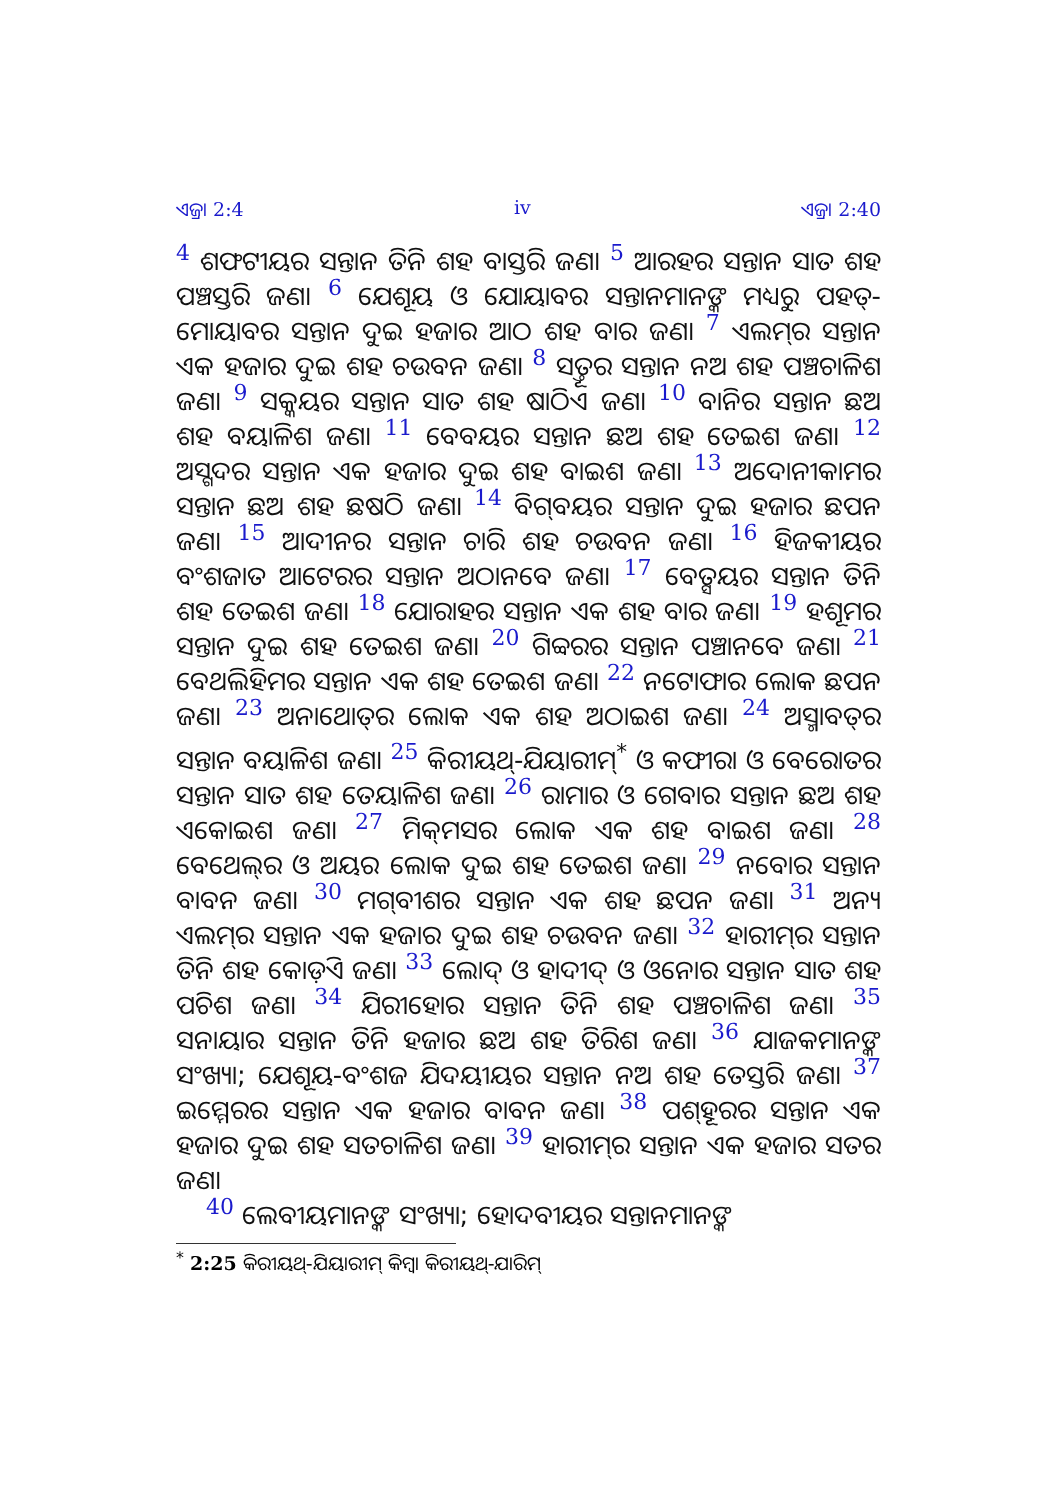ଏଜ୍ରା 2:4 iv ଏଜ୍ରା 2:40
4 ଶଫଟୀୟର ସନ୍ତାନ ତିନି ଶହ ବାସ୍ତରି ଜଣ। 5 ଆରହର ସନ୍ତାନ ସାତ ଶହ ପଞ୍ଚସ୍ତରି ଜଣ। 6 ଯେଶୂୟ ଓ ଯୋୟାବର ସନ୍ତାନମାନଙ୍କ ମଧ୍ୟରୁ ପହତ୍-ମୋୟାବର ସନ୍ତାନ ଦୁଇ ହଜାର ଆଠ ଶହ ବାର ଜଣ। 7 ଏଲମ୍‍ର ସନ୍ତାନ ଏକ ହଜାର ଦୁଇ ଶହ ଚଉବନ ଜଣ। 8 ସତ୍ତୂର ସନ୍ତାନ ନଅ ଶହ ପଞ୍ଚଚାଳିଶ ଜଣ। 9 ସକ୍କୟର ସନ୍ତାନ ସାତ ଶହ ଷାଠିଏ ଜଣ। 10 ବାନିର ସନ୍ତାନ ଛଅ ଶହ ବୟାଳିଶ ଜଣ। 11 ବେବୟର ସନ୍ତାନ ଛଅ ଶହ ତେଇଶ ଜଣ। 12 ଅସ୍ଗଦର ସନ୍ତାନ ଏକ ହଜାର ଦୁଇ ଶହ ବାଇଶ ଜଣ। 13 ଅଦୋନୀକାମର ସନ୍ତାନ ଛଅ ଶହ ଛଷଠି ଜଣ। 14 ବିଗ୍‍ବୟର ସନ୍ତାନ ଦୁଇ ହଜାର ଛପନ ଜଣ। 15 ଆଦୀନର ସନ୍ତାନ ଚାରି ଶହ ଚଉବନ ଜଣ। 16 ହିଜକୀୟର ବଂଶଜାତ ଆଟେରର ସନ୍ତାନ ଅଠାନବେ ଜଣ। 17 ବେତ୍ସୟର ସନ୍ତାନ ତିନି ଶହ ତେଇଶ ଜଣ। 18 ଯୋରାହର ସନ୍ତାନ ଏକ ଶହ ବାର ଜଣ। 19 ହଶୂମର ସନ୍ତାନ ଦୁଇ ଶହ ତେଇଶ ଜଣ। 20 ଗିବ୍ବରର ସନ୍ତାନ ପଞ୍ଚାନବେ ଜଣ। 21 ବେଥଲିହିମର ସନ୍ତାନ ଏକ ଶହ ତେଇଶ ଜଣ। 22 ନଟୋଫାର ଲୋକ ଛପନ ଜଣ। 23 ଅନାଥୋତ୍‍ର ଲୋକ ଏକ ଶହ ଅଠାଇଶ ଜଣ। 24 ଅସ୍ମାବତ୍‍ର ସନ୍ତାନ ବୟାଳିଶ ଜଣ। 25 କିରୀୟଥ୍-ଯିୟାରୀମ୍<sup>*</sup> ଓ କଫୀରା ଓ ବେରୋତର ସନ୍ତାନ ସାତ ଶହ ତେୟାଳିଶ ଜଣ। 26 ରାମାର ଓ ଗେବାର ସନ୍ତାନ ଛଅ ଶହ ଏକୋଇଶ ଜଣ। 27 ମିକ୍‍ମସର ଲୋକ ଏକ ଶହ ବାଇଶ ଜଣ। 28 ବେଥେଲ୍‍ର ଓ ଅୟର ଲୋକ ଦୁଇ ଶହ ତେଇଶ ଜଣ। 29 ନବୋର ସନ୍ତାନ ବାବନ ଜଣ। 30 ମଗ୍‍ବୀଶର ସନ୍ତାନ ଏକ ଶହ ଛପନ ଜଣ। 31 ଅନ୍ୟ ଏଲମ୍‍ର ସନ୍ତାନ ଏକ ହଜାର ଦୁଇ ଶହ ଚଉବନ ଜଣ। 32 ହାରୀମ୍‍ର ସନ୍ତାନ ତିନି ଶହ କୋଡ଼ିଏ ଜଣ। 33 ଲୋଦ୍ ଓ ହାଦୀଦ୍ ଓ ଓନୋର ସନ୍ତାନ ସାତ ଶହ ପଚିଶ ଜଣ। 34 ଯିରୀହୋର ସନ୍ତାନ ତିନି ଶହ ପଞ୍ଚଚାଳିଶ ଜଣ। 35 ସନାୟାର ସନ୍ତାନ ତିନି ହଜାର ଛଅ ଶହ ତିରିଶ ଜଣ। 36 ଯାଜକମାନଙ୍କ ସଂଖ୍ୟା; ଯେଶୂୟ-ବଂଶଜ ଯିଦୟୀୟର ସନ୍ତାନ ନଅ ଶହ ତେସ୍ତରି ଜଣ। 37 ଇମ୍ମେରର ସନ୍ତାନ ଏକ ହଜାର ବାବନ ଜଣ। 38 ପଶ୍‍ହୂରର ସନ୍ତାନ ଏକ ହଜାର ଦୁଇ ଶହ ସତଚାଳିଶ ଜଣ। 39 ହାରୀମ୍‍ର ସନ୍ତାନ ଏକ ହଜାର ସତର ଜଣ।
40 ଲେବୀୟମାନଙ୍କ ସଂଖ୍ୟା; ହୋଦବୀୟର ସନ୍ତାନମାନଙ୍କ
<sup>*</sup> 2:25 କିରୀୟଥ୍-ଯିୟାରୀମ୍ କିମ୍ବା କିରୀୟଥ୍-ଯାରିମ୍